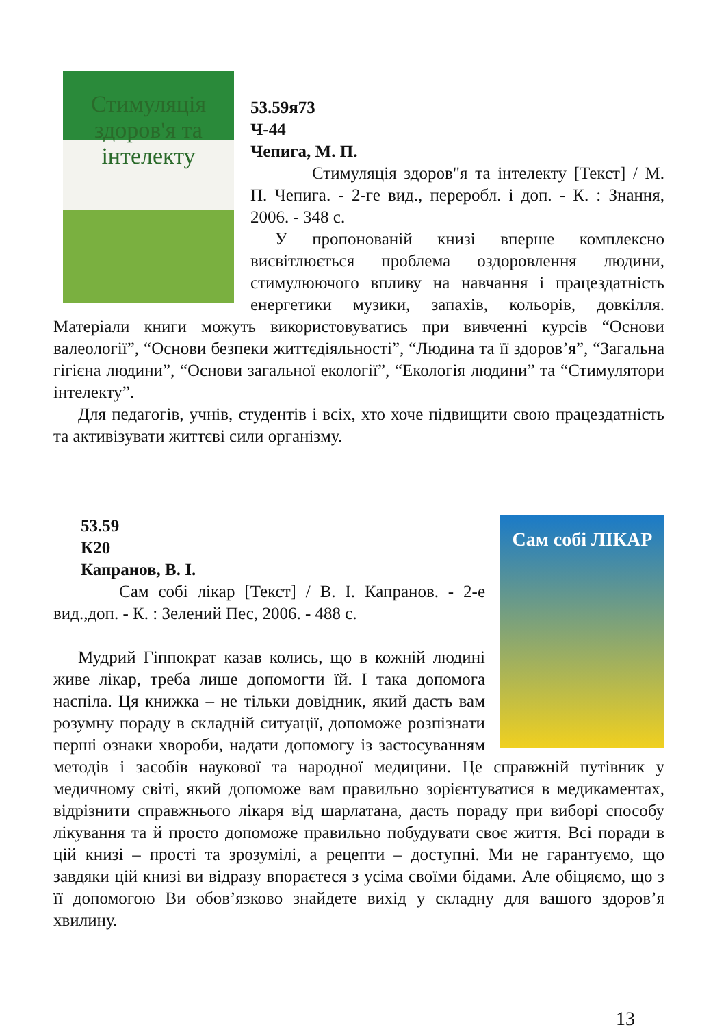Стимуляція здоров'я та інтелекту
53.59я73
Ч-44
Чепига, М. П.
Стимуляція здоров"я та інтелекту [Текст] / М. П. Чепига. - 2-ге вид., переробл. і доп. - К. : Знання, 2006. - 348 с.
У пропонованій книзі вперше комплексно висвітлюється проблема оздоровлення людини, стимулюючого впливу на навчання і працездатність енергетики музики, запахів, кольорів, довкілля. Матеріали книги можуть використовуватись при вивченні курсів “Основи валеології”, “Основи безпеки життєдіяльності”, “Людина та її здоров’я”, “Загальна гігієна людини”, “Основи загальної екології”, “Екологія людини” та “Стимулятори інтелекту”.
Для педагогів, учнів, студентів і всіх, хто хоче підвищити свою працездатність та активізувати життєві сили організму.
Сам собі ЛІКАР
53.59
К20
Капранов, В. І.
Сам собі лікар [Текст] / В. І. Капранов. - 2-е вид.,доп. - К. : Зелений Пес, 2006. - 488 с.
Мудрий Гіппократ казав колись, що в кожній людині живе лікар, треба лише допомогти їй. І така допомога наспіла. Ця книжка – не тільки довідник, який дасть вам розумну пораду в складній ситуації, допоможе розпізнати перші ознаки хвороби, надати допомогу із застосуванням методів і засобів наукової та народної медицини. Це справжній путівник у медичному світі, який допоможе вам правильно зорієнтуватися в медикаментах, відрізнити справжнього лікаря від шарлатана, дасть пораду при виборі способу лікування та й просто допоможе правильно побудувати своє життя. Всі поради в цій книзі – прості та зрозумілі, а рецепти – доступні. Ми не гарантуємо, що завдяки цій книзі ви відразу впораєтеся з усіма своїми бідами. Але обіцяємо, що з її допомогою Ви обов’язково знайдете вихід у складну для вашого здоров’я хвилину.
13